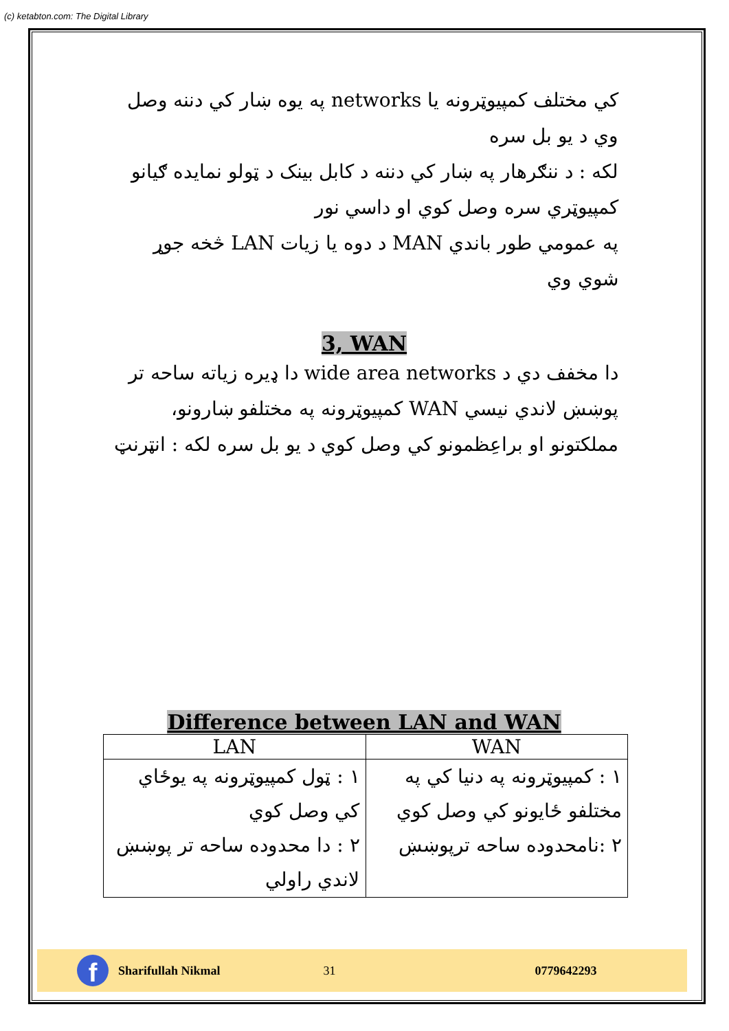(c) ketabton.com: The Digital Library
کي مختلف کمپيوټرونه يا networks په يوه ښار کي دننه وصل وي د يو بل سره
لکه : د ننګرهار په ښار کي دننه د کابل بينک د ټولو نمايده ګيانو کمپيوټري سره وصل کوي او داسي نور
په عمومي طور باندي MAN د دوه يا زيات LAN څخه جوړ شوي وي
3, WAN
دا مخفف دي د wide area networks دا ډيره زياته ساحه تر پوښښ لاندي نيسي WAN کمپيوټرونه په مختلفو ښارونو، مملکتونو او براعِظمونو کي وصل کوي د يو بل سره لکه : انټرنټ
Difference between LAN and WAN
| LAN | WAN |
| --- | --- |
| ١ : ټول کمپيوټرونه په يوځاي کي وصل کوي ٢ : دا محدوده ساحه تر پوښښ لاندي راولي | ١ : کمپيوټرونه په دنيا کي په مختلفو ځايونو کي وصل کوي ٢ :نامحدوده ساحه ترپوښښ |
f
Sharifullah Nikmal 31 0779642293